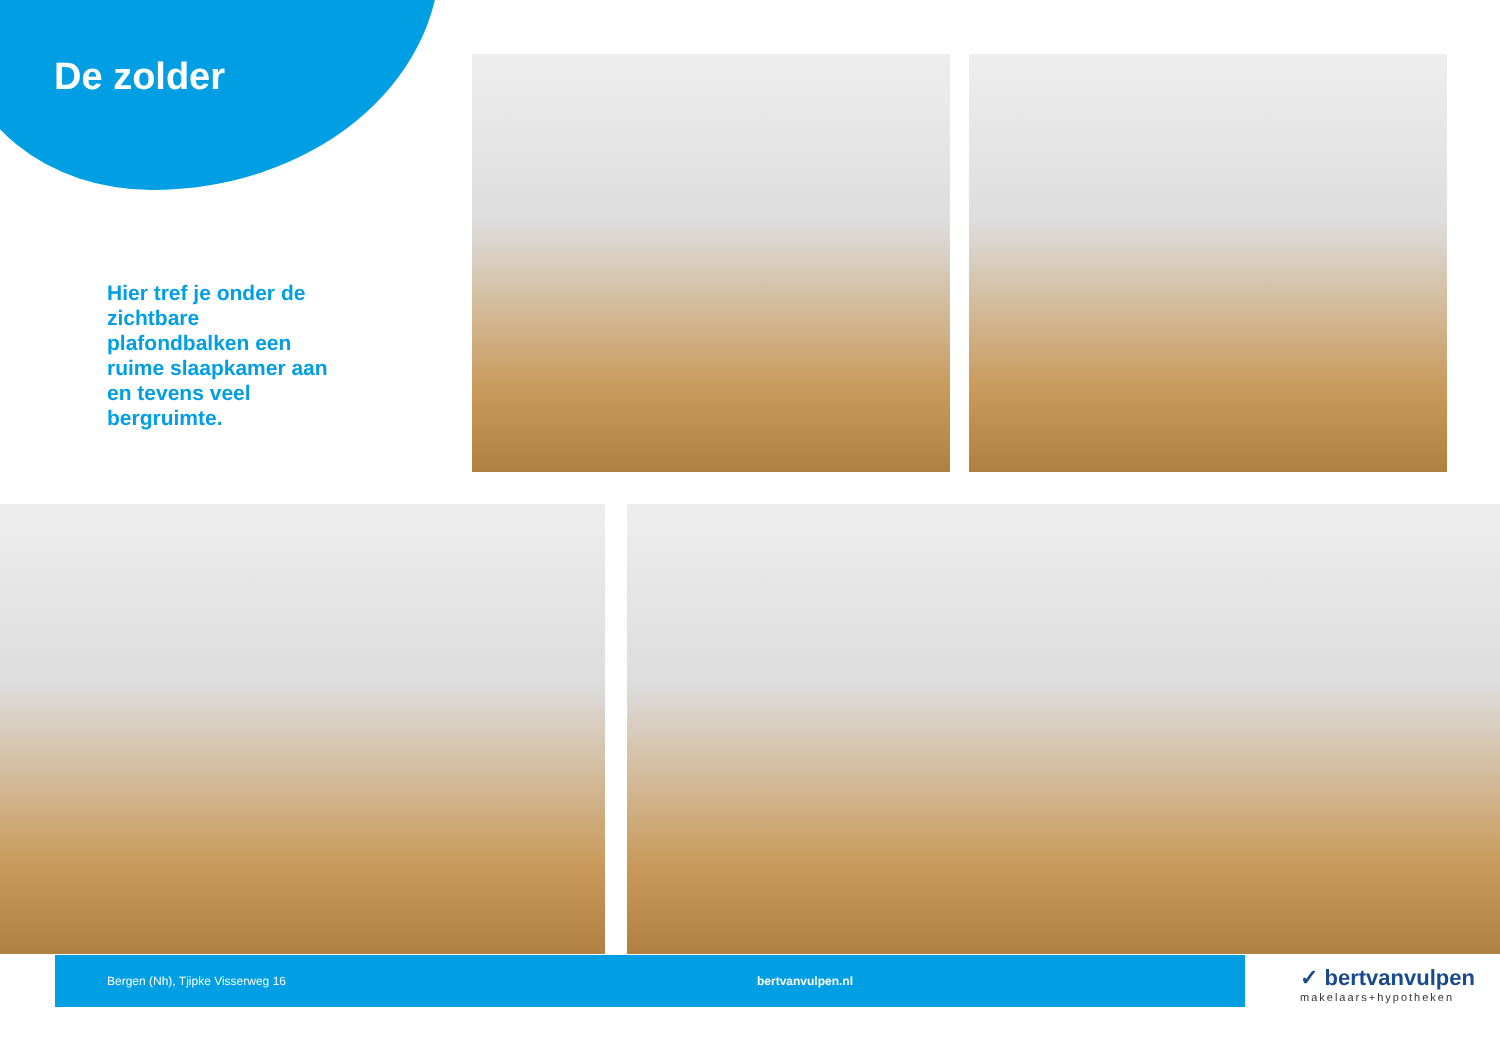De zolder
Hier tref je onder de zichtbare plafondbalken een ruime slaapkamer aan en tevens veel bergruimte.
Bergen (Nh), Tjipke Visserweg 16 bertvanvulpen.nl
✓ bertvanvulpen
makelaars+hypotheken